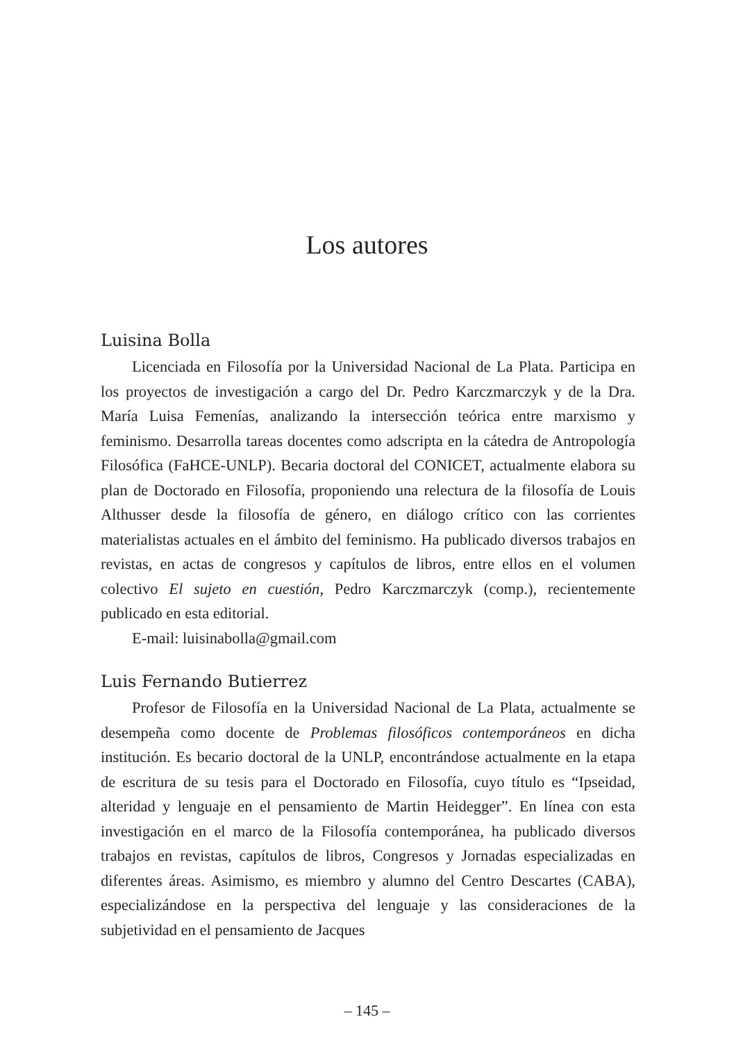Los autores
Luisina Bolla
Licenciada en Filosofía por la Universidad Nacional de La Plata. Participa en los proyectos de investigación a cargo del Dr. Pedro Karczmarczyk y de la Dra. María Luisa Femenías, analizando la intersección teórica entre marxismo y feminismo. Desarrolla tareas docentes como adscripta en la cátedra de Antropología Filosófica (FaHCE-UNLP). Becaria doctoral del CONICET, actualmente elabora su plan de Doctorado en Filosofía, proponiendo una relectura de la filosofía de Louis Althusser desde la filosofía de género, en diálogo crítico con las corrientes materialistas actuales en el ámbito del feminismo. Ha publicado diversos trabajos en revistas, en actas de congresos y capítulos de libros, entre ellos en el volumen colectivo El sujeto en cuestión, Pedro Karczmarczyk (comp.), recientemente publicado en esta editorial.
E-mail: luisinabolla@gmail.com
Luis Fernando Butierrez
Profesor de Filosofía en la Universidad Nacional de La Plata, actualmente se desempeña como docente de Problemas filosóficos contemporáneos en dicha institución. Es becario doctoral de la UNLP, encontrándose actualmente en la etapa de escritura de su tesis para el Doctorado en Filosofía, cuyo título es “Ipseidad, alteridad y lenguaje en el pensamiento de Martin Heidegger”. En línea con esta investigación en el marco de la Filosofía contemporánea, ha publicado diversos trabajos en revistas, capítulos de libros, Congresos y Jornadas especializadas en diferentes áreas. Asimismo, es miembro y alumno del Centro Descartes (CABA), especializándose en la perspectiva del lenguaje y las consideraciones de la subjetividad en el pensamiento de Jacques
– 145 –